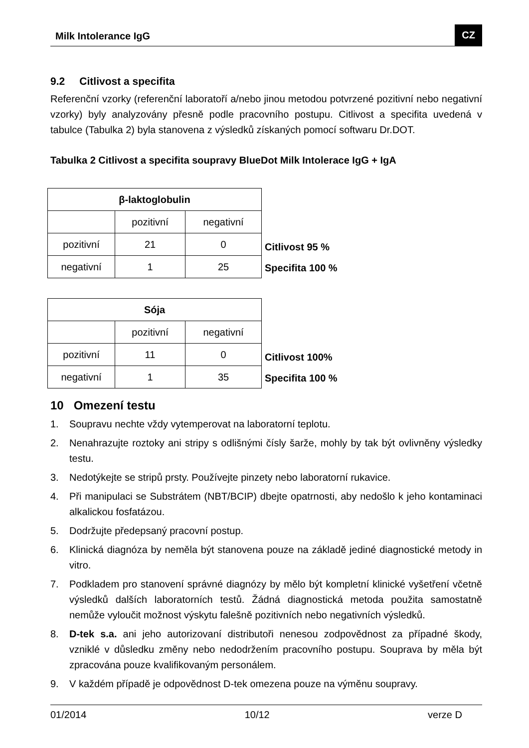Milk Intolerance IgG CZ
9.2 Citlivost a specifita
Referenční vzorky (referenční laboratoří a/nebo jinou metodou potvrzené pozitivní nebo negativní vzorky) byly analyzovány přesně podle pracovního postupu. Citlivost a specifita uvedená v tabulce (Tabulka 2) byla stanovena z výsledků získaných pomocí softwaru Dr.DOT.
Tabulka 2 Citlivost a specifita soupravy BlueDot Milk Intolerace IgG + IgA
| β-laktoglobulin | | |
| | pozitivní | negativní |
| pozitivní | 21 | 0 |
| negativní | 1 | 25 |
Citlivost 95 %
Specifita 100 %
| Sója | | |
| | pozitivní | negativní |
| pozitivní | 11 | 0 |
| negativní | 1 | 35 |
Citlivost 100%
Specifita 100 %
10 Omezení testu
1. Soupravu nechte vždy vytemperovat na laboratorní teplotu.
2. Nenahrazujte roztoky ani stripy s odlišnými čísly šarže, mohly by tak být ovlivněny výsledky testu.
3. Nedotýkejte se stripů prsty. Používejte pinzety nebo laboratorní rukavice.
4. Při manipulaci se Substrátem (NBT/BCIP) dbejte opatrnosti, aby nedošlo k jeho kontaminaci alkalickou fosfatázou.
5. Dodržujte předepsaný pracovní postup.
6. Klinická diagnóza by neměla být stanovena pouze na základě jediné diagnostické metody in vitro.
7. Podkladem pro stanovení správné diagnózy by mělo být kompletní klinické vyšetření včetně výsledků dalších laboratorních testů. Žádná diagnostická metoda použita samostatně nemůže vyloučit možnost výskytu falešně pozitivních nebo negativních výsledků.
8. D-tek s.a. ani jeho autorizovaní distributoři nenesou zodpovědnost za případné škody, vzniklé v důsledku změny nebo nedodržením pracovního postupu. Souprava by měla být zpracována pouze kvalifikovaným personálem.
9. V každém případě je odpovědnost D-tek omezena pouze na výměnu soupravy.
01/2014 10/12 verze D